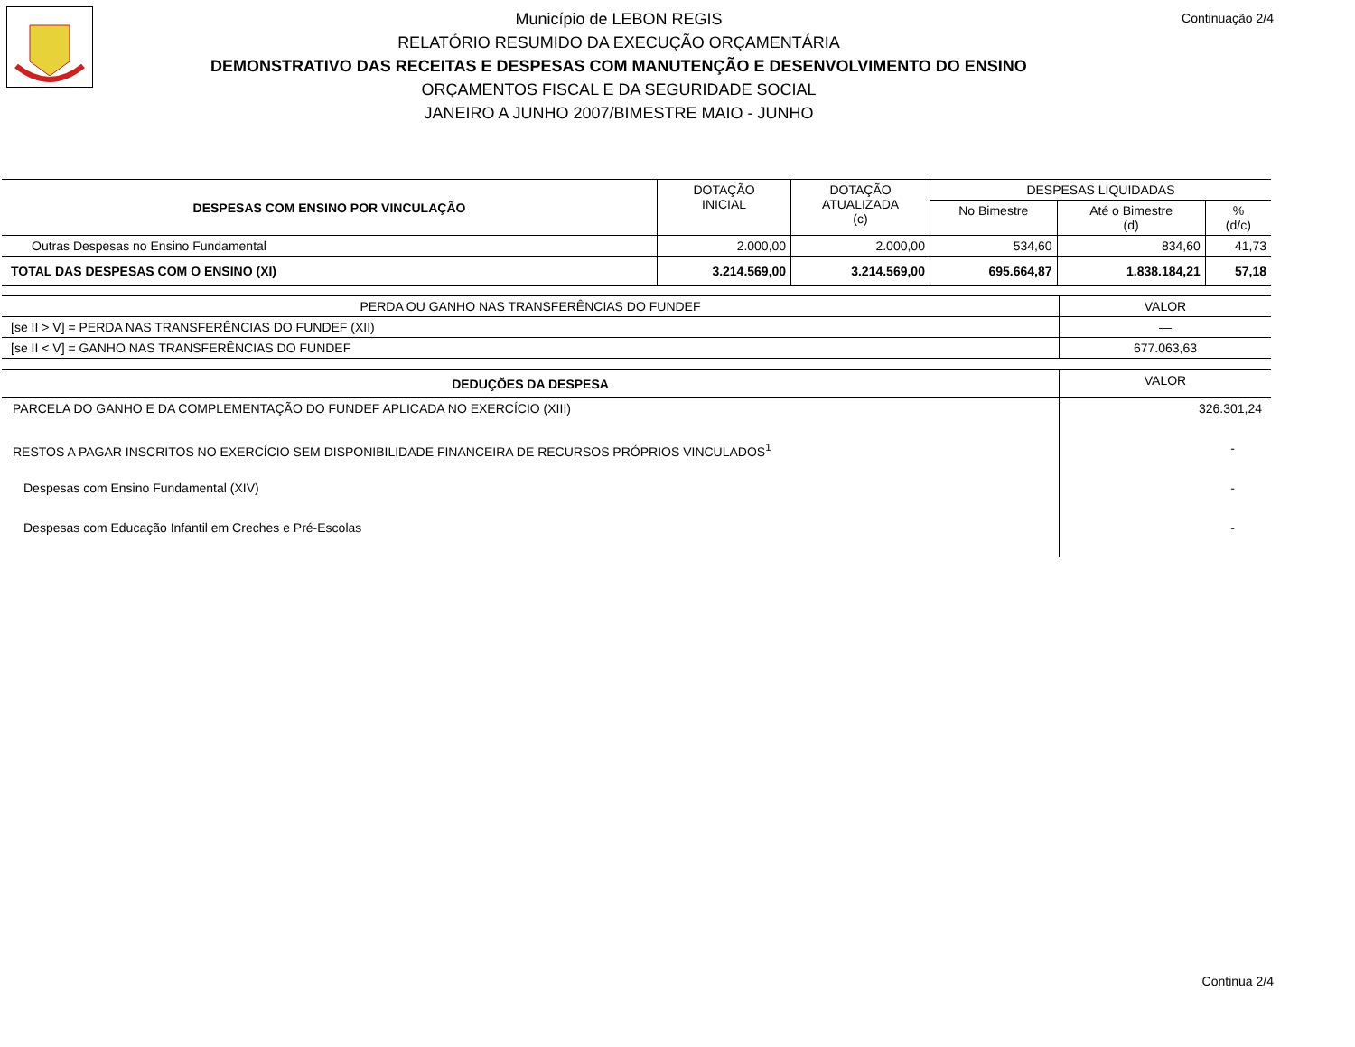Continuação 2/4
Município de LEBON REGIS
RELATÓRIO RESUMIDO DA EXECUÇÃO ORÇAMENTÁRIA
DEMONSTRATIVO DAS RECEITAS E DESPESAS COM MANUTENÇÃO E DESENVOLVIMENTO DO ENSINO
ORÇAMENTOS FISCAL E DA SEGURIDADE SOCIAL
JANEIRO A JUNHO 2007/BIMESTRE MAIO - JUNHO
| DESPESAS COM ENSINO POR VINCULAÇÃO | DOTAÇÃO INICIAL | DOTAÇÃO ATUALIZADA (c) | DESPESAS LIQUIDADAS | | |
| --- | --- | --- | --- | --- | --- |
| | | | No Bimestre | Até o Bimestre (d) | % (d/c) |
| Outras Despesas no Ensino Fundamental | 2.000,00 | 2.000,00 | 534,60 | 834,60 | 41,73 |
| TOTAL DAS DESPESAS COM O ENSINO (XI) | 3.214.569,00 | 3.214.569,00 | 695.664,87 | 1.838.184,21 | 57,18 |
| PERDA OU GANHO NAS TRANSFERÊNCIAS DO FUNDEF | VALOR |
| [se II > V] = PERDA NAS TRANSFERÊNCIAS DO FUNDEF (XII) | — |
| [se II < V] = GANHO NAS TRANSFERÊNCIAS DO FUNDEF | 677.063,63 |
| DEDUÇÕES DA DESPESA | VALOR |
| PARCELA DO GANHO E DA COMPLEMENTAÇÃO DO FUNDEF APLICADA NO EXERCÍCIO (XIII) | 326.301,24 |
| RESTOS A PAGAR INSCRITOS NO EXERCÍCIO SEM DISPONIBILIDADE FINANCEIRA DE RECURSOS PRÓPRIOS VINCULADOS<sup>1</sup> | - |
| Despesas com Ensino Fundamental (XIV) | - |
| Despesas com Educação Infantil em Creches e Pré-Escolas | - |
Continua 2/4